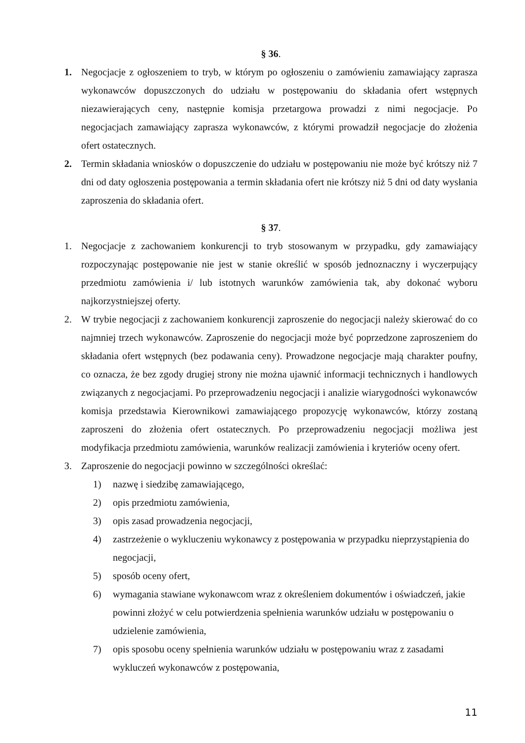§ 36.
1. Negocjacje z ogłoszeniem to tryb, w którym po ogłoszeniu o zamówieniu zamawiający zaprasza wykonawców dopuszczonych do udziału w postępowaniu do składania ofert wstępnych niezawierających ceny, następnie komisja przetargowa prowadzi z nimi negocjacje. Po negocjacjach zamawiający zaprasza wykonawców, z którymi prowadził negocjacje do złożenia ofert ostatecznych.
2. Termin składania wniosków o dopuszczenie do udziału w postępowaniu nie może być krótszy niż 7 dni od daty ogłoszenia postępowania a termin składania ofert nie krótszy niż 5 dni od daty wysłania zaproszenia do składania ofert.
§ 37.
1. Negocjacje z zachowaniem konkurencji to tryb stosowanym w przypadku, gdy zamawiający rozpoczynając postępowanie nie jest w stanie określić w sposób jednoznaczny i wyczerpujący przedmiotu zamówienia i/ lub istotnych warunków zamówienia tak, aby dokonać wyboru najkorzystniejszej oferty.
2. W trybie negocjacji z zachowaniem konkurencji zaproszenie do negocjacji należy skierować do co najmniej trzech wykonawców. Zaproszenie do negocjacji może być poprzedzone zaproszeniem do składania ofert wstępnych (bez podawania ceny). Prowadzone negocjacje mają charakter poufny, co oznacza, że bez zgody drugiej strony nie można ujawnić informacji technicznych i handlowych związanych z negocjacjami. Po przeprowadzeniu negocjacji i analizie wiarygodności wykonawców komisja przedstawia Kierownikowi zamawiającego propozycję wykonawców, którzy zostaną zaproszeni do złożenia ofert ostatecznych. Po przeprowadzeniu negocjacji możliwa jest modyfikacja przedmiotu zamówienia, warunków realizacji zamówienia i kryteriów oceny ofert.
3. Zaproszenie do negocjacji powinno w szczególności określać:
1) nazwę i siedzibę zamawiającego,
2) opis przedmiotu zamówienia,
3) opis zasad prowadzenia negocjacji,
4) zastrzeżenie o wykluczeniu wykonawcy z postępowania w przypadku nieprzystąpienia do negocjacji,
5) sposób oceny ofert,
6) wymagania stawiane wykonawcom wraz z określeniem dokumentów i oświadczeń, jakie powinni złożyć w celu potwierdzenia spełnienia warunków udziału w postępowaniu o udzielenie zamówienia,
7) opis sposobu oceny spełnienia warunków udziału w postępowaniu wraz z zasadami wykluczeń wykonawców z postępowania,
11